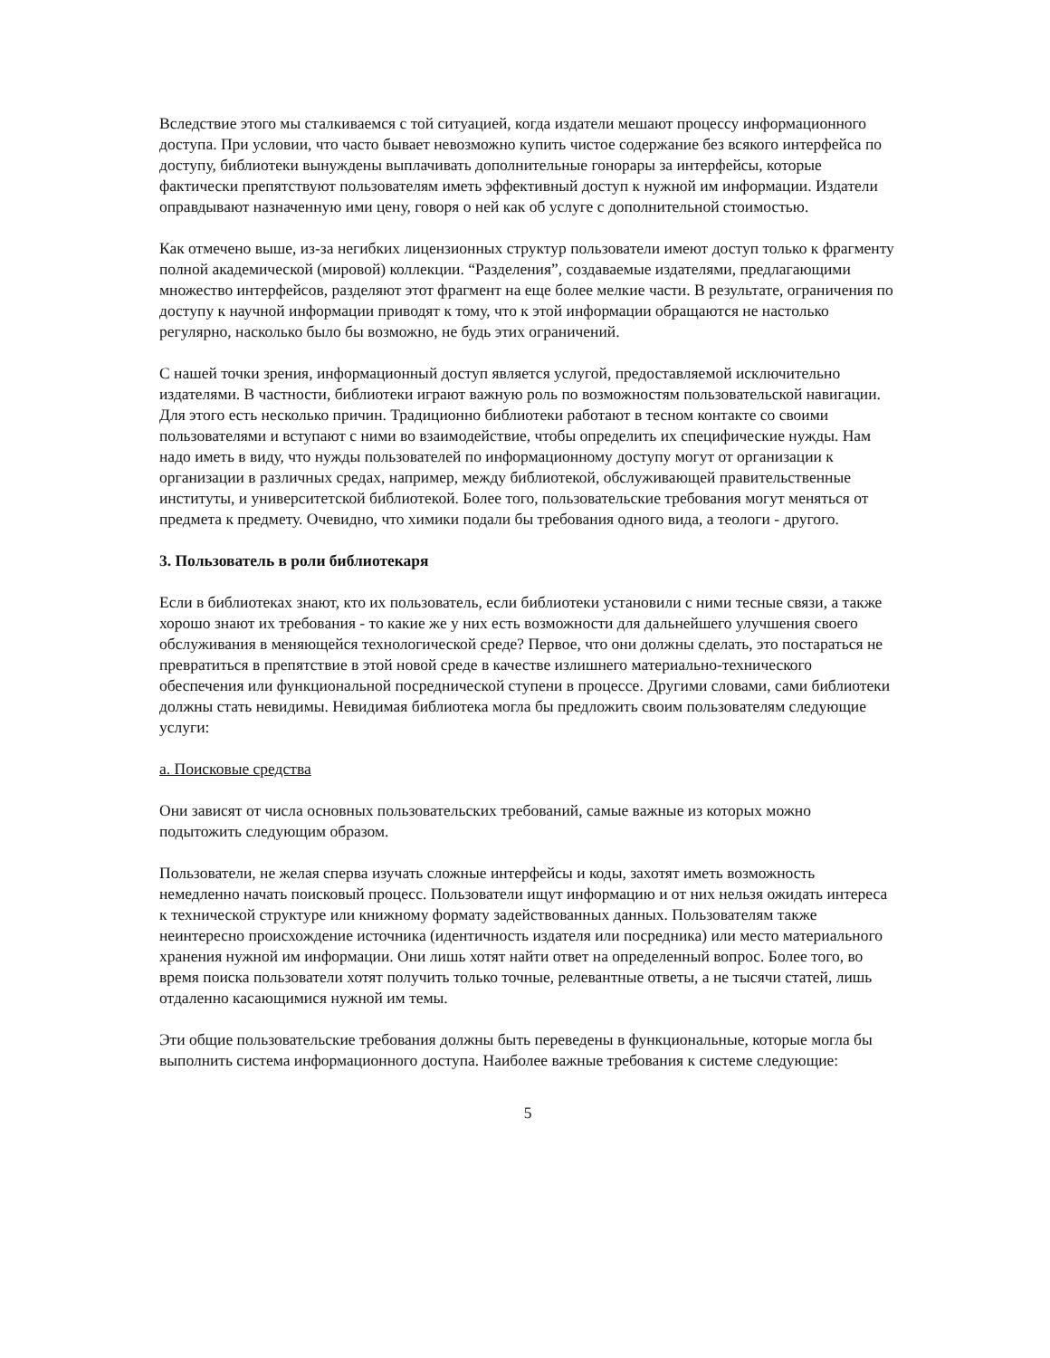Вследствие этого мы сталкиваемся с той ситуацией, когда издатели мешают процессу информационного доступа. При условии, что часто бывает невозможно купить чистое содержание без всякого интерфейса по доступу, библиотеки вынуждены выплачивать дополнительные гонорары за интерфейсы, которые фактически препятствуют пользователям иметь эффективный доступ к нужной им информации. Издатели оправдывают назначенную ими цену, говоря о ней как об услуге с дополнительной стоимостью.
Как отмечено выше, из-за негибких лицензионных структур пользователи имеют доступ только к фрагменту полной академической (мировой) коллекции. “Разделения”, создаваемые издателями, предлагающими множество интерфейсов, разделяют этот фрагмент на еще более мелкие части. В результате, ограничения по доступу к научной информации приводят к тому, что к этой информации обращаются не настолько регулярно, насколько было бы возможно, не будь этих ограничений.
С нашей точки зрения, информационный доступ является услугой, предоставляемой исключительно издателями. В частности, библиотеки играют важную роль по возможностям пользовательской навигации. Для этого есть несколько причин. Традиционно библиотеки работают в тесном контакте со своими пользователями и вступают с ними во взаимодействие, чтобы определить их специфические нужды. Нам надо иметь в виду, что нужды пользователей по информационному доступу могут от организации к организации в различных средах, например, между библиотекой, обслуживающей правительственные институты, и университетской библиотекой. Более того, пользовательские требования могут меняться от предмета к предмету. Очевидно, что химики подали бы требования одного вида, а теологи - другого.
3. Пользователь в роли библиотекаря
Если в библиотеках знают, кто их пользователь, если библиотеки установили с ними тесные связи, а также хорошо знают их требования - то какие же у них есть возможности для дальнейшего улучшения своего обслуживания в меняющейся технологической среде? Первое, что они должны сделать, это постараться не превратиться в препятствие в этой новой среде в качестве излишнего материально-технического обеспечения или функциональной посреднической ступени в процессе. Другими словами, сами библиотеки должны стать невидимы. Невидимая библиотека могла бы предложить своим пользователям следующие услуги:
а. Поисковые средства
Они зависят от числа основных пользовательских требований, самые важные из которых можно подытожить следующим образом.
Пользователи, не желая сперва изучать сложные интерфейсы и коды, захотят иметь возможность немедленно начать поисковый процесс. Пользователи ищут информацию и от них нельзя ожидать интереса к технической структуре или книжному формату задействованных данных. Пользователям также неинтересно происхождение источника (идентичность издателя или посредника) или место материального хранения нужной им информации. Они лишь хотят найти ответ на определенный вопрос. Более того, во время поиска пользователи хотят получить только точные, релевантные ответы, а не тысячи статей, лишь отдаленно касающимися нужной им темы.
Эти общие пользовательские требования должны быть переведены в функциональные, которые могла бы выполнить система информационного доступа. Наиболее важные требования к системе следующие:
5